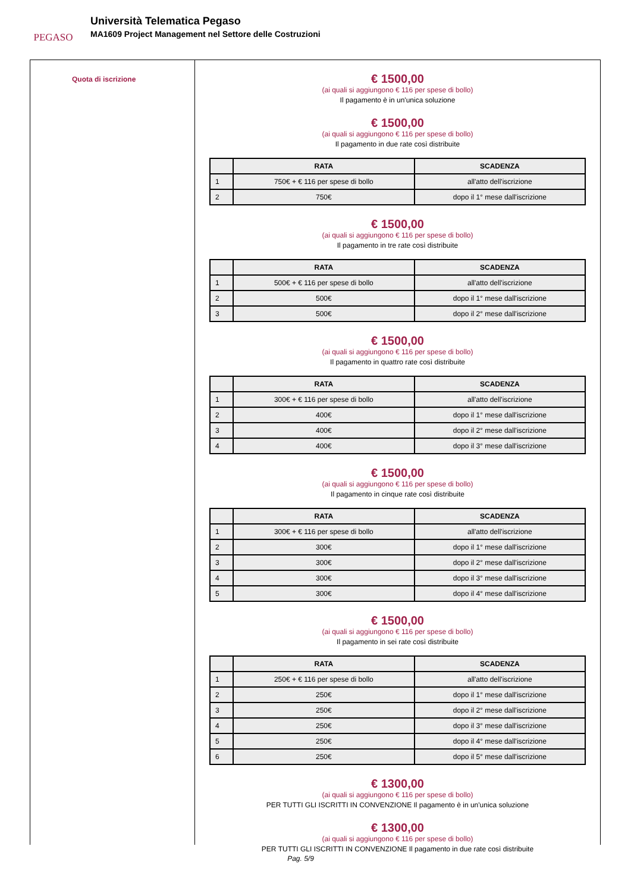PEGASO
Università Telematica Pegaso
MA1609 Project Management nel Settore delle Costruzioni
Quota di iscrizione
€ 1500,00
(ai quali si aggiungono € 116 per spese di bollo)
Il pagamento è in un'unica soluzione
€ 1500,00
(ai quali si aggiungono € 116 per spese di bollo)
Il pagamento in due rate così distribuite
| | RATA | SCADENZA |
| --- | --- | --- |
| 1 | 750€ + € 116 per spese di bollo | all'atto dell'iscrizione |
| 2 | 750€ | dopo il 1° mese dall'iscrizione |
€ 1500,00
(ai quali si aggiungono € 116 per spese di bollo)
Il pagamento in tre rate così distribuite
| | RATA | SCADENZA |
| --- | --- | --- |
| 1 | 500€ + € 116 per spese di bollo | all'atto dell'iscrizione |
| 2 | 500€ | dopo il 1° mese dall'iscrizione |
| 3 | 500€ | dopo il 2° mese dall'iscrizione |
€ 1500,00
(ai quali si aggiungono € 116 per spese di bollo)
Il pagamento in quattro rate così distribuite
| | RATA | SCADENZA |
| --- | --- | --- |
| 1 | 300€ + € 116 per spese di bollo | all'atto dell'iscrizione |
| 2 | 400€ | dopo il 1° mese dall'iscrizione |
| 3 | 400€ | dopo il 2° mese dall'iscrizione |
| 4 | 400€ | dopo il 3° mese dall'iscrizione |
€ 1500,00
(ai quali si aggiungono € 116 per spese di bollo)
Il pagamento in cinque rate così distribuite
| | RATA | SCADENZA |
| --- | --- | --- |
| 1 | 300€ + € 116 per spese di bollo | all'atto dell'iscrizione |
| 2 | 300€ | dopo il 1° mese dall'iscrizione |
| 3 | 300€ | dopo il 2° mese dall'iscrizione |
| 4 | 300€ | dopo il 3° mese dall'iscrizione |
| 5 | 300€ | dopo il 4° mese dall'iscrizione |
€ 1500,00
(ai quali si aggiungono € 116 per spese di bollo)
Il pagamento in sei rate così distribuite
| | RATA | SCADENZA |
| --- | --- | --- |
| 1 | 250€ + € 116 per spese di bollo | all'atto dell'iscrizione |
| 2 | 250€ | dopo il 1° mese dall'iscrizione |
| 3 | 250€ | dopo il 2° mese dall'iscrizione |
| 4 | 250€ | dopo il 3° mese dall'iscrizione |
| 5 | 250€ | dopo il 4° mese dall'iscrizione |
| 6 | 250€ | dopo il 5° mese dall'iscrizione |
€ 1300,00
(ai quali si aggiungono € 116 per spese di bollo)
PER TUTTI GLI ISCRITTI IN CONVENZIONE Il pagamento è in un'unica soluzione
€ 1300,00
(ai quali si aggiungono € 116 per spese di bollo)
PER TUTTI GLI ISCRITTI IN CONVENZIONE Il pagamento in due rate così distribuite
Pag. 5/9